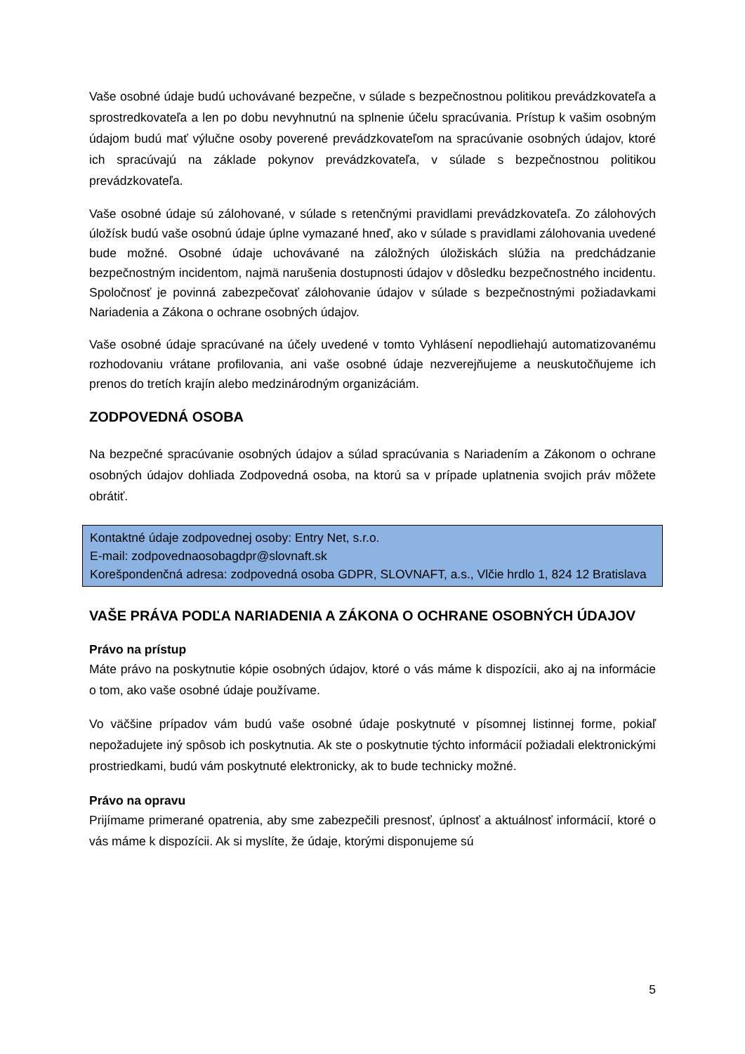Vaše osobné údaje budú uchovávané bezpečne, v súlade s bezpečnostnou politikou prevádzkovateľa a sprostredkovateľa a len po dobu nevyhnutnú na splnenie účelu spracúvania. Prístup k vašim osobným údajom budú mať výlučne osoby poverené prevádzkovateľom na spracúvanie osobných údajov, ktoré ich spracúvajú na základe pokynov prevádzkovateľa, v súlade s bezpečnostnou politikou prevádzkovateľa.
Vaše osobné údaje sú zálohované, v súlade s retenčnými pravidlami prevádzkovateľa. Zo zálohových úložísk budú vaše osobnú údaje úplne vymazané hneď, ako v súlade s pravidlami zálohovania uvedené bude možné. Osobné údaje uchovávané na záložných úložiskách slúžia na predchádzanie bezpečnostným incidentom, najmä narušenia dostupnosti údajov v dôsledku bezpečnostného incidentu. Spoločnosť je povinná zabezpečovať zálohovanie údajov v súlade s bezpečnostnými požiadavkami Nariadenia a Zákona o ochrane osobných údajov.
Vaše osobné údaje spracúvané na účely uvedené v tomto Vyhlásení nepodliehajú automatizovanému rozhodovaniu vrátane profilovania, ani vaše osobné údaje nezverejňujeme a neuskutočňujeme ich prenos do tretích krajín alebo medzinárodným organizáciám.
ZODPOVEDNÁ OSOBA
Na bezpečné spracúvanie osobných údajov a súlad spracúvania s Nariadením a Zákonom o ochrane osobných údajov dohliada Zodpovedná osoba, na ktorú sa v prípade uplatnenia svojich práv môžete obrátiť.
Kontaktné údaje zodpovednej osoby: Entry Net, s.r.o.
E-mail: zodpovednaosobagdpr@slovnaft.sk
Korešpondenčná adresa: zodpovedná osoba GDPR, SLOVNAFT, a.s., Vlčie hrdlo 1, 824 12 Bratislava
VAŠE PRÁVA PODĽA NARIADENIA A ZÁKONA O OCHRANE OSOBNÝCH ÚDAJOV
Právo na prístup
Máte právo na poskytnutie kópie osobných údajov, ktoré o vás máme k dispozícii, ako aj na informácie o tom, ako vaše osobné údaje používame.
Vo väčšine prípadov vám budú vaše osobné údaje poskytnuté v písomnej listinnej forme, pokiaľ nepožadujete iný spôsob ich poskytnutia. Ak ste o poskytnutie týchto informácií požiadali elektronickými prostriedkami, budú vám poskytnuté elektronicky, ak to bude technicky možné.
Právo na opravu
Prijímame primerané opatrenia, aby sme zabezpečili presnosť, úplnosť a aktuálnosť informácií, ktoré o vás máme k dispozícii. Ak si myslíte, že údaje, ktorými disponujeme sú
5